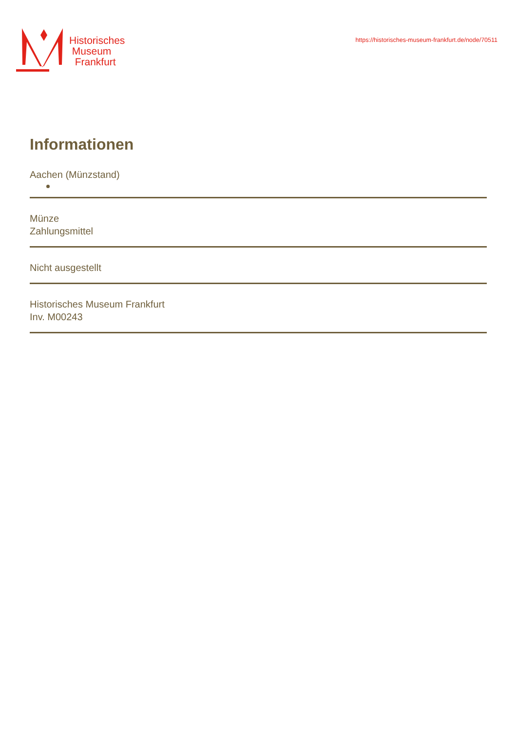Historisches
Museum
Frankfurt
https://historisches-museum-frankfurt.de/node/70511
Informationen
Aachen (Münzstand)
Münze
Zahlungsmittel
Nicht ausgestellt
Historisches Museum Frankfurt
Inv. M00243